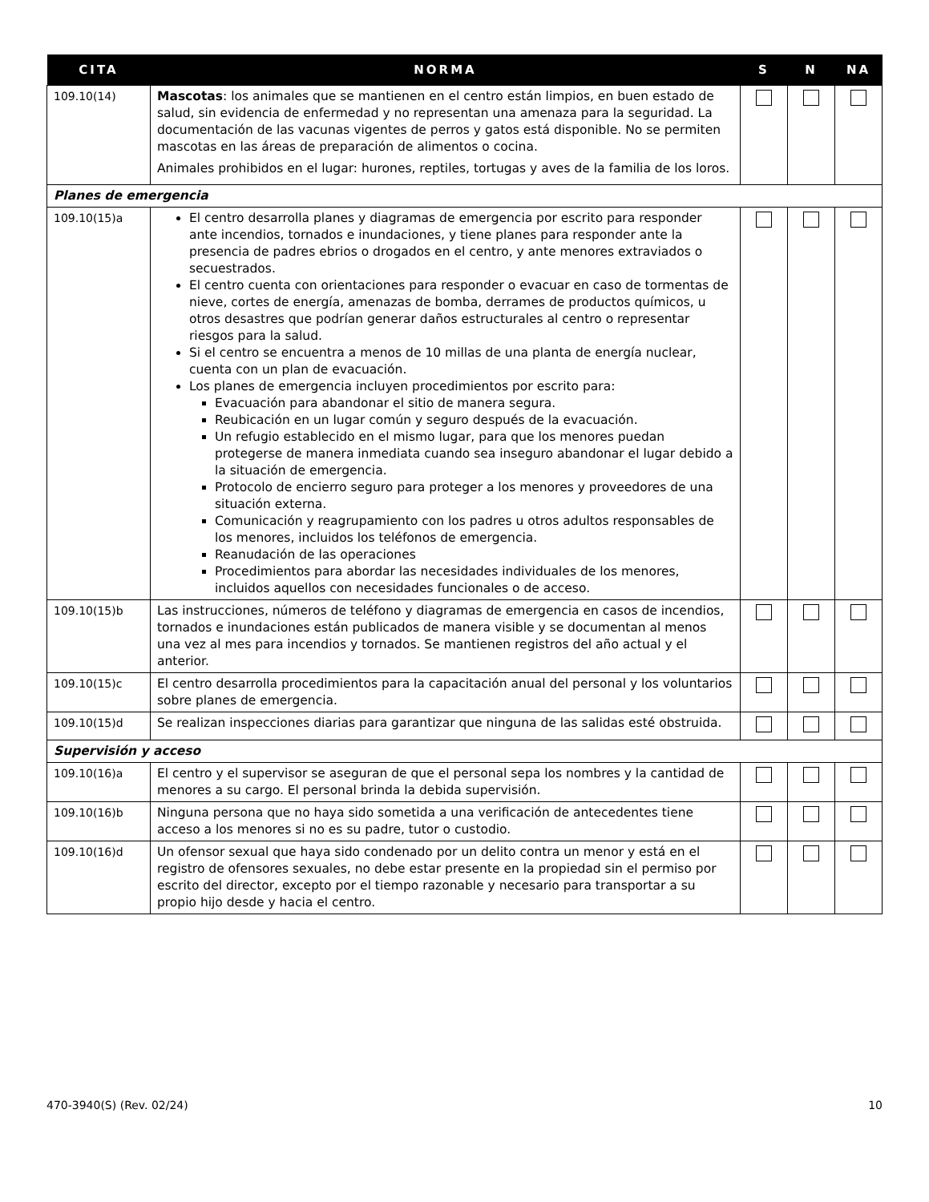| CITA | NORMA | S | N | NA |
| --- | --- | --- | --- | --- |
| 109.10(14) | Mascotas : los animales que se mantienen en el centro están limpios, en buen estado de salud, sin evidencia de enfermedad y no representan una amenaza para la seguridad. La documentación de las vacunas vigentes de perros y gatos está disponible. No se permiten mascotas en las áreas de preparación de alimentos o cocina. Animales prohibidos en el lugar: hurones, reptiles, tortugas y aves de la familia de los loros. | | | |
| Planes de emergencia | | | | |
| 109.10(15)a | El centro desarrolla planes y diagramas de emergencia por escrito para responder ante incendios, tornados e inundaciones, y tiene planes para responder ante la presencia de padres ebrios o drogados en el centro, y ante menores extraviados o secuestrados. El centro cuenta con orientaciones para responder o evacuar en caso de tormentas de nieve, cortes de energía, amenazas de bomba, derrames de productos químicos, u otros desastres que podrían generar daños estructurales al centro o representar riesgos para la salud. Si el centro se encuentra a menos de 10 millas de una planta de energía nuclear, cuenta con un plan de evacuación. Los planes de emergencia incluyen procedimientos por escrito para: Evacuación para abandonar el sitio de manera segura. Reubicación en un lugar común y seguro después de la evacuación. Un refugio establecido en el mismo lugar, para que los menores puedan protegerse de manera inmediata cuando sea inseguro abandonar el lugar debido a la situación de emergencia. Protocolo de encierro seguro para proteger a los menores y proveedores de una situación externa. Comunicación y reagrupamiento con los padres u otros adultos responsables de los menores, incluidos los teléfonos de emergencia. Reanudación de las operaciones Procedimientos para abordar las necesidades individuales de los menores, incluidos aquellos con necesidades funcionales o de acceso. | | | |
| 109.10(15)b | Las instrucciones, números de teléfono y diagramas de emergencia en casos de incendios, tornados e inundaciones están publicados de manera visible y se documentan al menos una vez al mes para incendios y tornados. Se mantienen registros del año actual y el anterior. | | | |
| 109.10(15)c | El centro desarrolla procedimientos para la capacitación anual del personal y los voluntarios sobre planes de emergencia. | | | |
| 109.10(15)d | Se realizan inspecciones diarias para garantizar que ninguna de las salidas esté obstruida. | | | |
| Supervisión y acceso | | | | |
| 109.10(16)a | El centro y el supervisor se aseguran de que el personal sepa los nombres y la cantidad de menores a su cargo. El personal brinda la debida supervisión. | | | |
| 109.10(16)b | Ninguna persona que no haya sido sometida a una verificación de antecedentes tiene acceso a los menores si no es su padre, tutor o custodio. | | | |
| 109.10(16)d | Un ofensor sexual que haya sido condenado por un delito contra un menor y está en el registro de ofensores sexuales, no debe estar presente en la propiedad sin el permiso por escrito del director, excepto por el tiempo razonable y necesario para transportar a su propio hijo desde y hacia el centro. | | | |
470-3940(S) (Rev. 02/24) 10